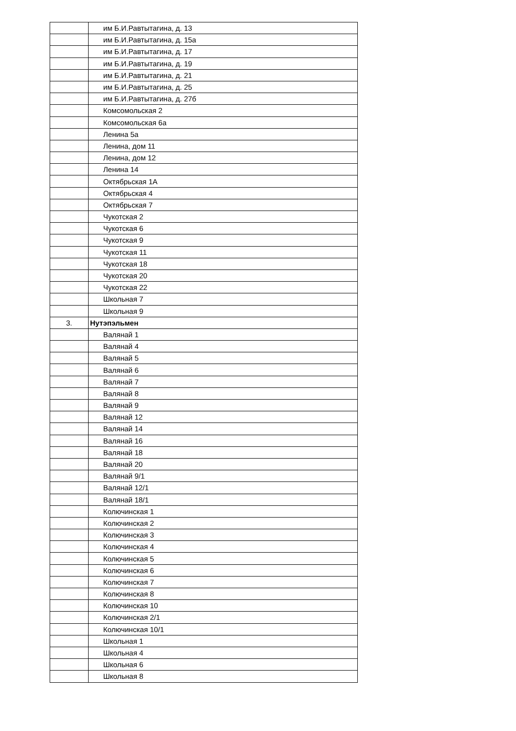| | им Б.И.Равтытагина, д. 13 |
| | им Б.И.Равтытагина, д. 15а |
| | им Б.И.Равтытагина, д. 17 |
| | им Б.И.Равтытагина, д. 19 |
| | им Б.И.Равтытагина, д. 21 |
| | им Б.И.Равтытагина, д. 25 |
| | им Б.И.Равтытагина, д. 27б |
| | Комсомольская 2 |
| | Комсомольская 6а |
| | Ленина 5а |
| | Ленина, дом 11 |
| | Ленина, дом 12 |
| | Ленина 14 |
| | Октябрьская 1А |
| | Октябрьская 4 |
| | Октябрьская 7 |
| | Чукотская 2 |
| | Чукотская 6 |
| | Чукотская 9 |
| | Чукотская 11 |
| | Чукотская 18 |
| | Чукотская 20 |
| | Чукотская 22 |
| | Школьная 7 |
| | Школьная 9 |
| 3. | Нутэпэльмен |
| | Валянай 1 |
| | Валянай 4 |
| | Валянай 5 |
| | Валянай 6 |
| | Валянай 7 |
| | Валянай 8 |
| | Валянай 9 |
| | Валянай 12 |
| | Валянай 14 |
| | Валянай 16 |
| | Валянай 18 |
| | Валянай 20 |
| | Валянай 9/1 |
| | Валянай 12/1 |
| | Валянай 18/1 |
| | Колючинская 1 |
| | Колючинская 2 |
| | Колючинская 3 |
| | Колючинская 4 |
| | Колючинская 5 |
| | Колючинская 6 |
| | Колючинская 7 |
| | Колючинская 8 |
| | Колючинская 10 |
| | Колючинская 2/1 |
| | Колючинская 10/1 |
| | Школьная 1 |
| | Школьная 4 |
| | Школьная 6 |
| | Школьная 8 |